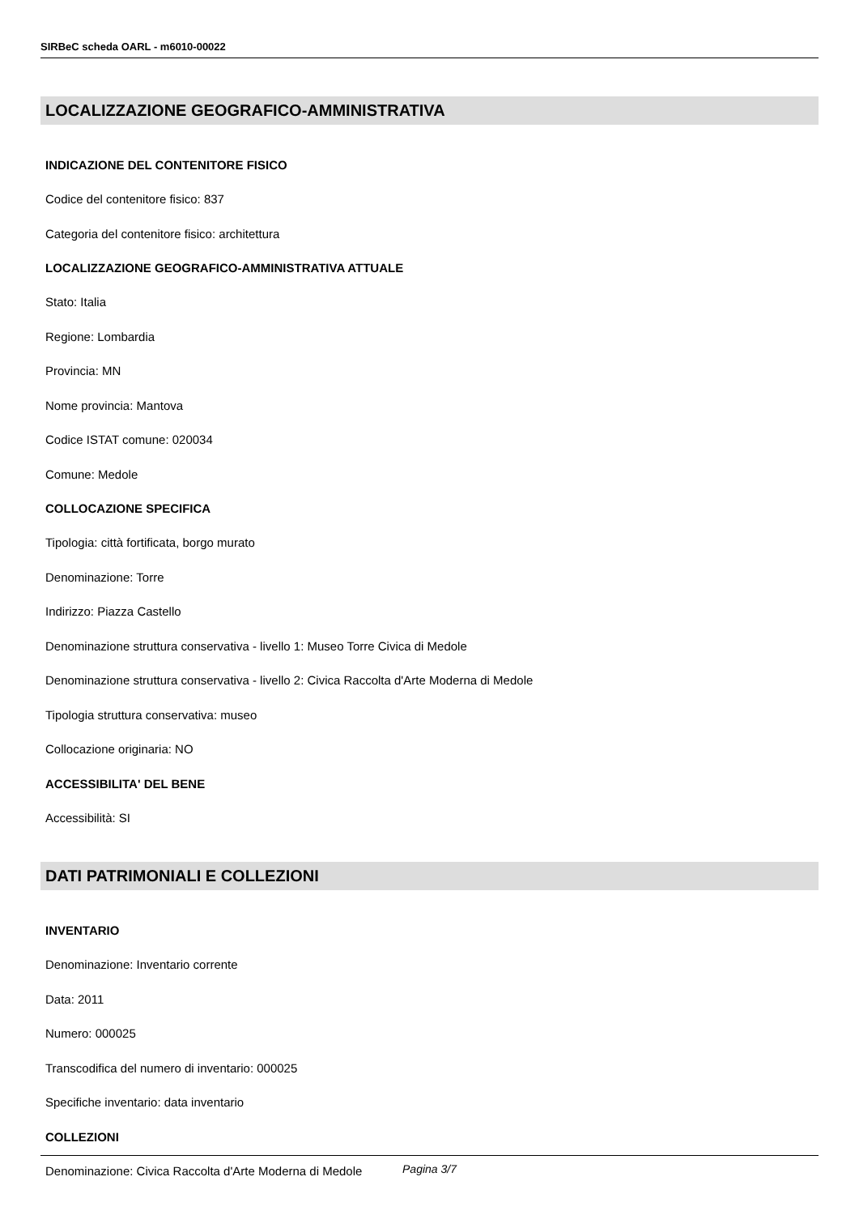SIRBeC scheda OARL - m6010-00022
LOCALIZZAZIONE GEOGRAFICO-AMMINISTRATIVA
INDICAZIONE DEL CONTENITORE FISICO
Codice del contenitore fisico: 837
Categoria del contenitore fisico: architettura
LOCALIZZAZIONE GEOGRAFICO-AMMINISTRATIVA ATTUALE
Stato: Italia
Regione: Lombardia
Provincia: MN
Nome provincia: Mantova
Codice ISTAT comune: 020034
Comune: Medole
COLLOCAZIONE SPECIFICA
Tipologia: città fortificata, borgo murato
Denominazione: Torre
Indirizzo: Piazza Castello
Denominazione struttura conservativa - livello 1: Museo Torre Civica di Medole
Denominazione struttura conservativa - livello 2: Civica Raccolta d'Arte Moderna di Medole
Tipologia struttura conservativa: museo
Collocazione originaria: NO
ACCESSIBILITA' DEL BENE
Accessibilità: SI
DATI PATRIMONIALI E COLLEZIONI
INVENTARIO
Denominazione: Inventario corrente
Data: 2011
Numero: 000025
Transcodifica del numero di inventario: 000025
Specifiche inventario: data inventario
COLLEZIONI
Denominazione: Civica Raccolta d'Arte Moderna di Medole
Pagina 3/7